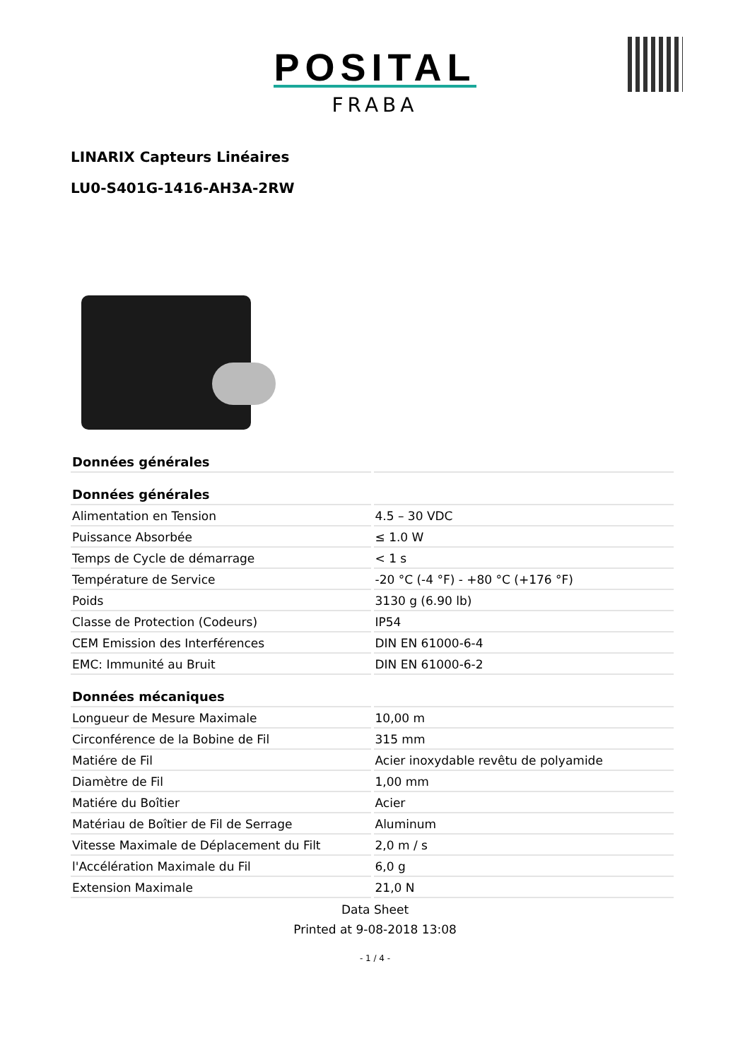POSITAL
FRABA
LINARIX Capteurs Linéaires
LU0-S401G-1416-AH3A-2RW
| Données générales | |
| --- | --- |
| Données générales | |
| Alimentation en Tension | 4.5 – 30 VDC |
| Puissance Absorbée | ≤ 1.0 W |
| Temps de Cycle de démarrage | < 1 s |
| Température de Service | -20 °C (-4 °F) - +80 °C (+176 °F) |
| Poids | 3130 g (6.90 lb) |
| Classe de Protection (Codeurs) | IP54 |
| CEM Emission des Interférences | DIN EN 61000-6-4 |
| EMC: Immunité au Bruit | DIN EN 61000-6-2 |
| Données mécaniques | |
| Longueur de Mesure Maximale | 10,00 m |
| Circonférence de la Bobine de Fil | 315 mm |
| Matiére de Fil | Acier inoxydable revêtu de polyamide |
| Diamètre de Fil | 1,00 mm |
| Matiére du Boîtier | Acier |
| Matériau de Boîtier de Fil de Serrage | Aluminum |
| Vitesse Maximale de Déplacement du Filt | 2,0 m / s |
| l'Accélération Maximale du Fil | 6,0 g |
| Extension Maximale | 21,0 N |
Data Sheet
Printed at 9-08-2018 13:08
- 1 / 4 -